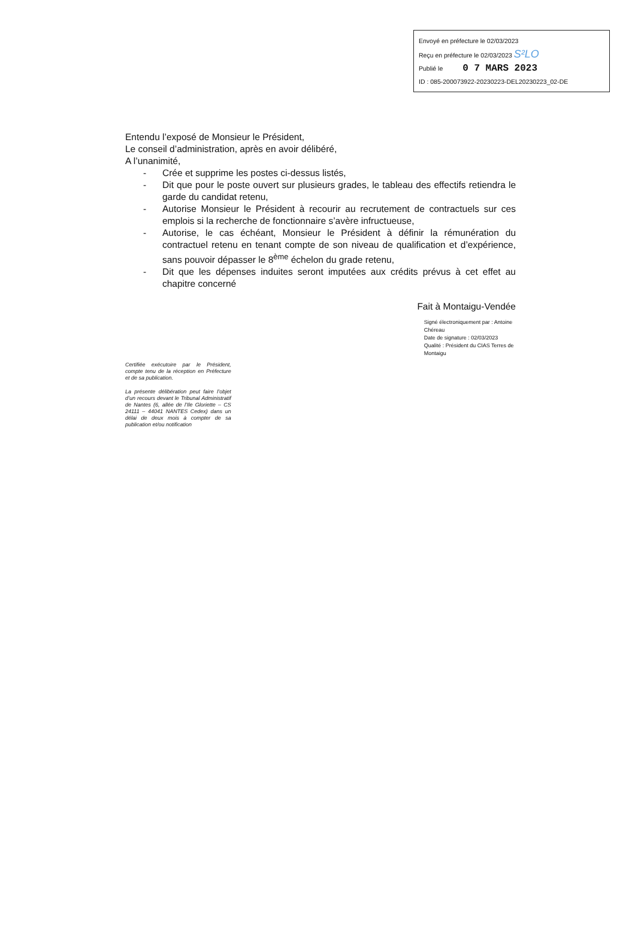Envoyé en préfecture le 02/03/2023
Reçu en préfecture le 02/03/2023 S²LO
Publié le 0 7 MARS 2023
ID : 085-200073922-20230223-DEL20230223_02-DE
Entendu l’exposé de Monsieur le Président,
Le conseil d’administration, après en avoir délibéré,
A l’unanimité,
- Crée et supprime les postes ci-dessus listés,
- Dit que pour le poste ouvert sur plusieurs grades, le tableau des effectifs retiendra le garde du candidat retenu,
- Autorise Monsieur le Président à recourir au recrutement de contractuels sur ces emplois si la recherche de fonctionnaire s’avère infructueuse,
- Autorise, le cas échéant, Monsieur le Président à définir la rémunération du contractuel retenu en tenant compte de son niveau de qualification et d’expérience, sans pouvoir dépasser le 8<sup>ème</sup> échelon du grade retenu,
- Dit que les dépenses induites seront imputées aux crédits prévus à cet effet au chapitre concerné
Fait à Montaigu-Vendée
Certifiée exécutoire par le Président, compte tenu de la réception en Préfecture et de sa publication.
La présente délibération peut faire l’objet d’un recours devant le Tribunal Administratif de Nantes (6, allée de l’Ile Gloriette – CS 24111 – 44041 NANTES Cedex) dans un délai de deux mois à compter de sa publication et/ou notification
Signé électroniquement par : Antoine Chéreau
Date de signature : 02/03/2023
Qualité : Président du CIAS Terres de Montaigu